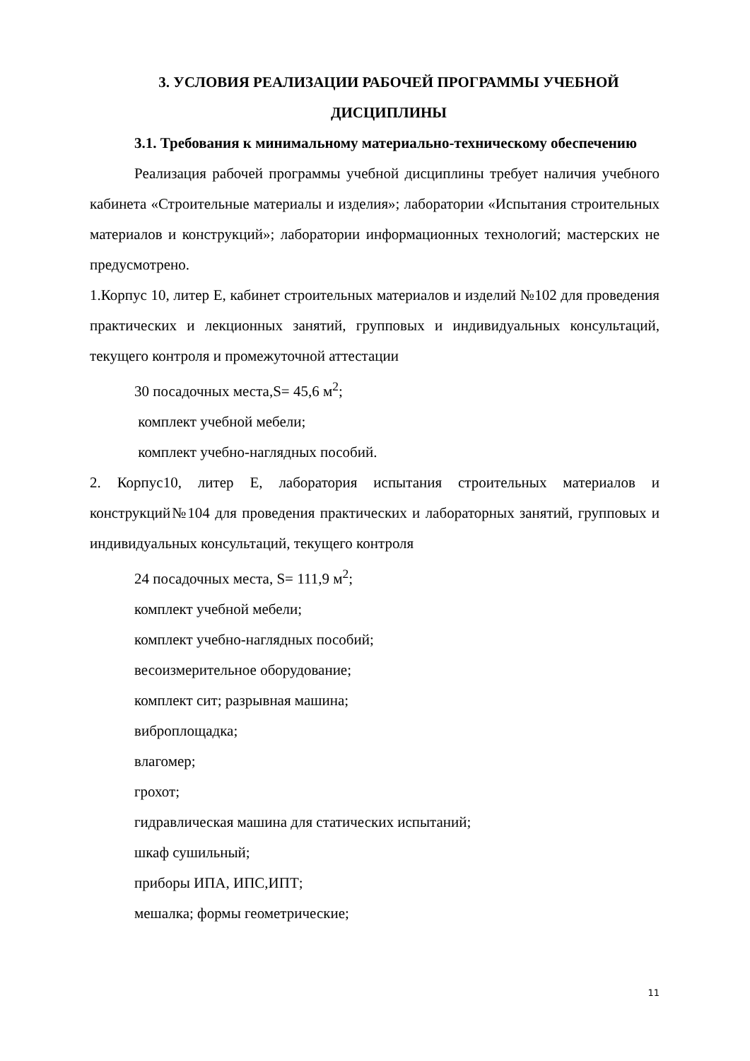3. УСЛОВИЯ РЕАЛИЗАЦИИ РАБОЧЕЙ ПРОГРАММЫ УЧЕБНОЙ ДИСЦИПЛИНЫ
3.1. Требования к минимальному материально-техническому обеспечению
Реализация рабочей программы учебной дисциплины требует наличия учебного кабинета «Строительные материалы и изделия»; лаборатории «Испытания строительных материалов и конструкций»; лаборатории информационных технологий; мастерских не предусмотрено.
1.Корпус 10, литер Е, кабинет строительных материалов и изделий №102 для проведения практических и лекционных занятий, групповых и индивидуальных консультаций, текущего контроля и промежуточной аттестации
30 посадочных места,S= 45,6 м<sup>2</sup>;
комплект учебной мебели;
комплект учебно-наглядных пособий.
2. Корпус10, литер Е, лаборатория испытания строительных материалов и конструкций№104 для проведения практических и лабораторных занятий, групповых и индивидуальных консультаций, текущего контроля
24 посадочных места, S= 111,9 м<sup>2</sup>;
комплект учебной мебели;
комплект учебно-наглядных пособий;
весоизмерительное оборудование;
комплект сит; разрывная машина;
виброплощадка;
влагомер;
грохот;
гидравлическая машина для статических испытаний;
шкаф сушильный;
приборы ИПА, ИПС,ИПТ;
мешалка; формы геометрические;
11